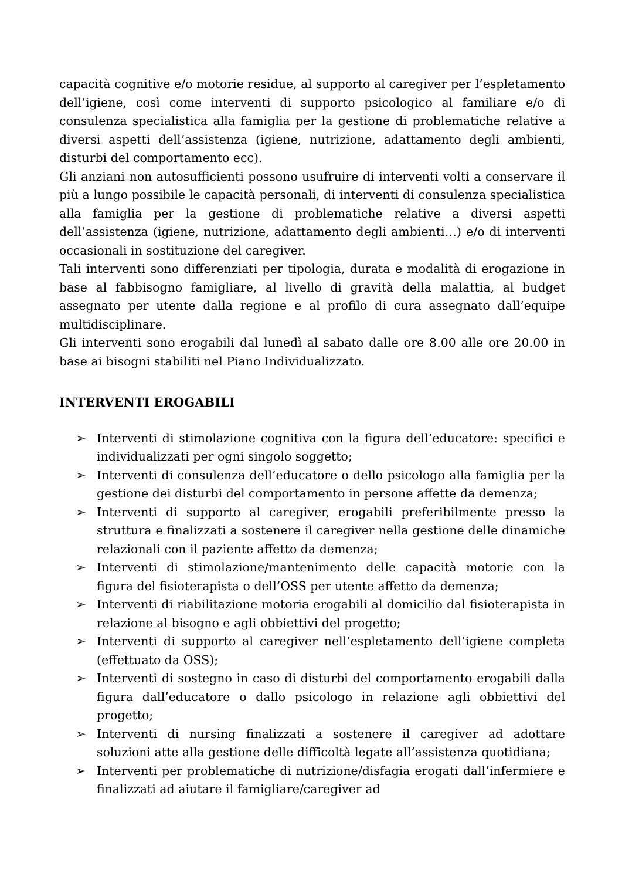capacità cognitive e/o motorie residue, al supporto al caregiver per l’espletamento dell’igiene, così come interventi di supporto psicologico al familiare e/o di consulenza specialistica alla famiglia per la gestione di problematiche relative a diversi aspetti dell’assistenza (igiene, nutrizione, adattamento degli ambienti, disturbi del comportamento ecc).
Gli anziani non autosufficienti possono usufruire di interventi volti a conservare il più a lungo possibile le capacità personali, di interventi di consulenza specialistica alla famiglia per la gestione di problematiche relative a diversi aspetti dell’assistenza (igiene, nutrizione, adattamento degli ambienti…) e/o di interventi occasionali in sostituzione del caregiver.
Tali interventi sono differenziati per tipologia, durata e modalità di erogazione in base al fabbisogno famigliare, al livello di gravità della malattia, al budget assegnato per utente dalla regione e al profilo di cura assegnato dall’equipe multidisciplinare.
Gli interventi sono erogabili dal lunedì al sabato dalle ore 8.00 alle ore 20.00 in base ai bisogni stabiliti nel Piano Individualizzato.
INTERVENTI EROGABILI
➢ Interventi di stimolazione cognitiva con la figura dell’educatore: specifici e individualizzati per ogni singolo soggetto;
➢ Interventi di consulenza dell’educatore o dello psicologo alla famiglia per la gestione dei disturbi del comportamento in persone affette da demenza;
➢ Interventi di supporto al caregiver, erogabili preferibilmente presso la struttura e finalizzati a sostenere il caregiver nella gestione delle dinamiche relazionali con il paziente affetto da demenza;
➢ Interventi di stimolazione/mantenimento delle capacità motorie con la figura del fisioterapista o dell’OSS per utente affetto da demenza;
➢ Interventi di riabilitazione motoria erogabili al domicilio dal fisioterapista in relazione al bisogno e agli obbiettivi del progetto;
➢ Interventi di supporto al caregiver nell’espletamento dell’igiene completa (effettuato da OSS);
➢ Interventi di sostegno in caso di disturbi del comportamento erogabili dalla figura dall’educatore o dallo psicologo in relazione agli obbiettivi del progetto;
➢ Interventi di nursing finalizzati a sostenere il caregiver ad adottare soluzioni atte alla gestione delle difficoltà legate all’assistenza quotidiana;
➢ Interventi per problematiche di nutrizione/disfagia erogati dall’infermiere e finalizzati ad aiutare il famigliare/caregiver ad